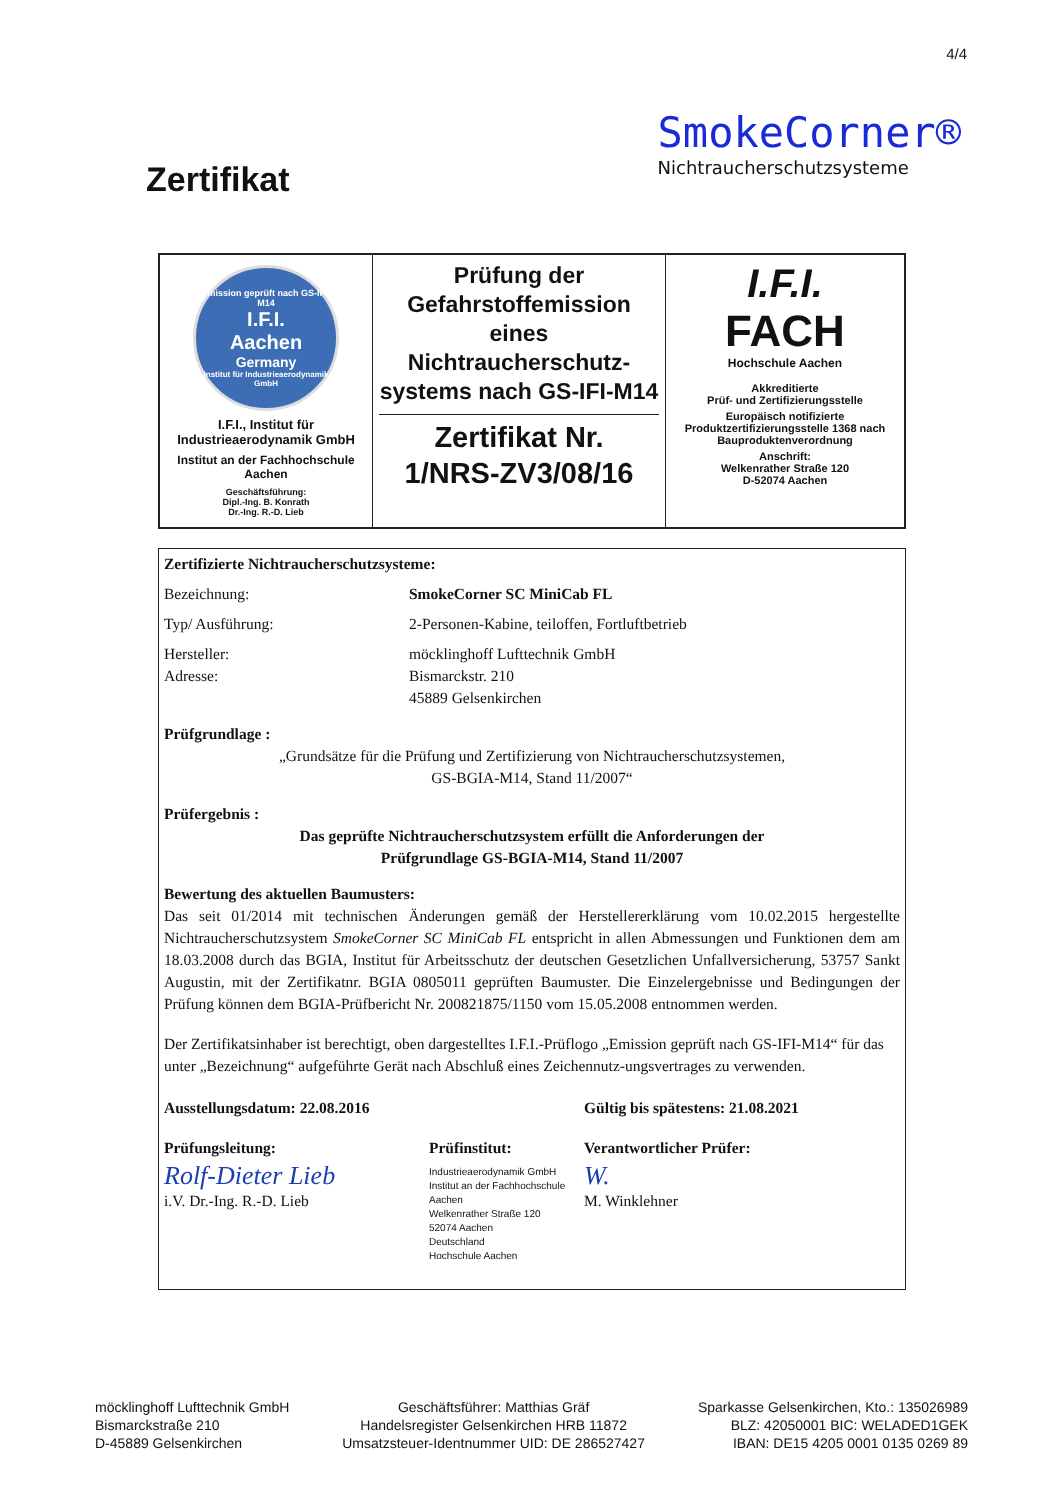4/4
SmokeCorner®
Nichtraucherschutzsysteme
Zertifikat
| Emission geprüft nach GS-IFI-M14 I.F.I. Aachen Germany Institut für Industrieaerodynamik GmbH I.F.I., Institut für Industrieaerodynamik GmbH Institut an der Fachhochschule Aachen Geschäftsführung: Dipl.-Ing. B. Konrath Dr.-Ing. R.-D. Lieb | Prüfung der Gefahrstoffemission eines Nichtraucherschutz-systems nach GS-IFI-M14 Zertifikat Nr. 1/NRS-ZV3/08/16 | I.F.I. FACH Hochschule Aachen Akkreditierte Prüf- und Zertifizierungsstelle Europäisch notifizierte Produktzertifizierungsstelle 1368 nach Bauproduktenverordnung Anschrift: Welkenrather Straße 120 D-52074 Aachen |
Zertifizierte Nichtraucherschutzsysteme:
Bezeichnung: SmokeCorner SC MiniCab FL
Typ/ Ausführung: 2-Personen-Kabine, teiloffen, Fortluftbetrieb
Hersteller: möcklinghoff Lufttechnik GmbH
Adresse: Bismarckstr. 210
45889 Gelsenkirchen
Prüfgrundlage :
„Grundsätze für die Prüfung und Zertifizierung von Nichtraucherschutzsystemen,
GS-BGIA-M14, Stand 11/2007“
Prüfergebnis :
Das geprüfte Nichtraucherschutzsystem erfüllt die Anforderungen der
Prüfgrundlage GS-BGIA-M14, Stand 11/2007
Bewertung des aktuellen Baumusters:
Das seit 01/2014 mit technischen Änderungen gemäß der Herstellererklärung vom 10.02.2015 hergestellte Nichtraucherschutzsystem SmokeCorner SC MiniCab FL entspricht in allen Abmessungen und Funktionen dem am 18.03.2008 durch das BGIA, Institut für Arbeitsschutz der deutschen Gesetzlichen Unfallversicherung, 53757 Sankt Augustin, mit der Zertifikatnr. BGIA 0805011 geprüften Baumuster. Die Einzelergebnisse und Bedingungen der Prüfung können dem BGIA-Prüfbericht Nr. 200821875/1150 vom 15.05.2008 entnommen werden.
Der Zertifikatsinhaber ist berechtigt, oben dargestelltes I.F.I.-Prüflogo „Emission geprüft nach GS-IFI-M14“ für das unter „Bezeichnung“ aufgeführte Gerät nach Abschluß eines Zeichennutz-ungsvertrages zu verwenden.
Ausstellungsdatum: 22.08.2016 Gültig bis spätestens: 21.08.2021
Prüfungsleitung: Prüfinstitut: Verantwortlicher Prüfer:
Rolf-Dieter Lieb
i.V. Dr.-Ing. R.-D. Lieb Industrieaerodynamik GmbH
Institut an der Fachhochschule Aachen
Welkenrather Straße 120
52074 Aachen
Deutschland
Hochschule Aachen W.
M. Winklehner
möcklinghoff Lufttechnik GmbH
Bismarckstraße 210
D-45889 Gelsenkirchen
Geschäftsführer: Matthias Gräf
Handelsregister Gelsenkirchen HRB 11872
Umsatzsteuer-Identnummer UID: DE 286527427
Sparkasse Gelsenkirchen, Kto.: 135026989
BLZ: 42050001 BIC: WELADED1GEK
IBAN: DE15 4205 0001 0135 0269 89